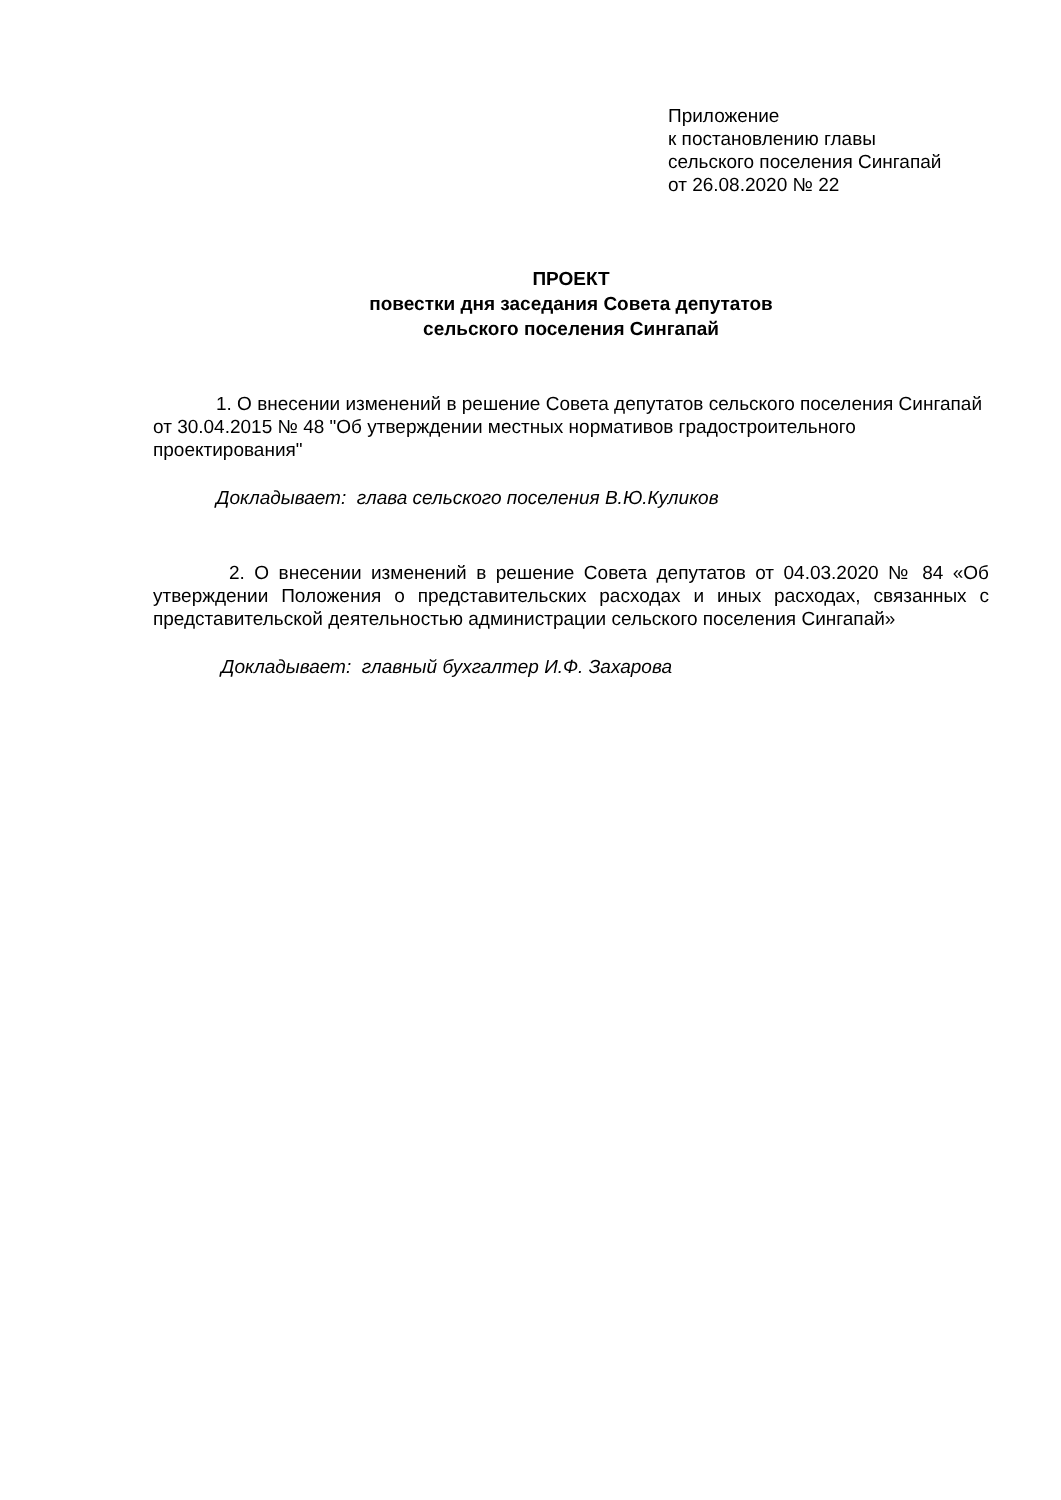Приложение
к постановлению главы
сельского поселения Сингапай
от 26.08.2020 № 22
ПРОЕКТ
повестки дня заседания Совета депутатов
сельского поселения Сингапай
1. О внесении изменений в решение Совета депутатов сельского поселения Сингапай от 30.04.2015 № 48 "Об утверждении местных нормативов градостроительного проектирования"
Докладывает: глава сельского поселения В.Ю.Куликов
2. О внесении изменений в решение Совета депутатов от 04.03.2020 № 84 «Об утверждении Положения о представительских расходах и иных расходах, связанных с представительской деятельностью администрации сельского поселения Сингапай»
Докладывает: главный бухгалтер И.Ф. Захарова